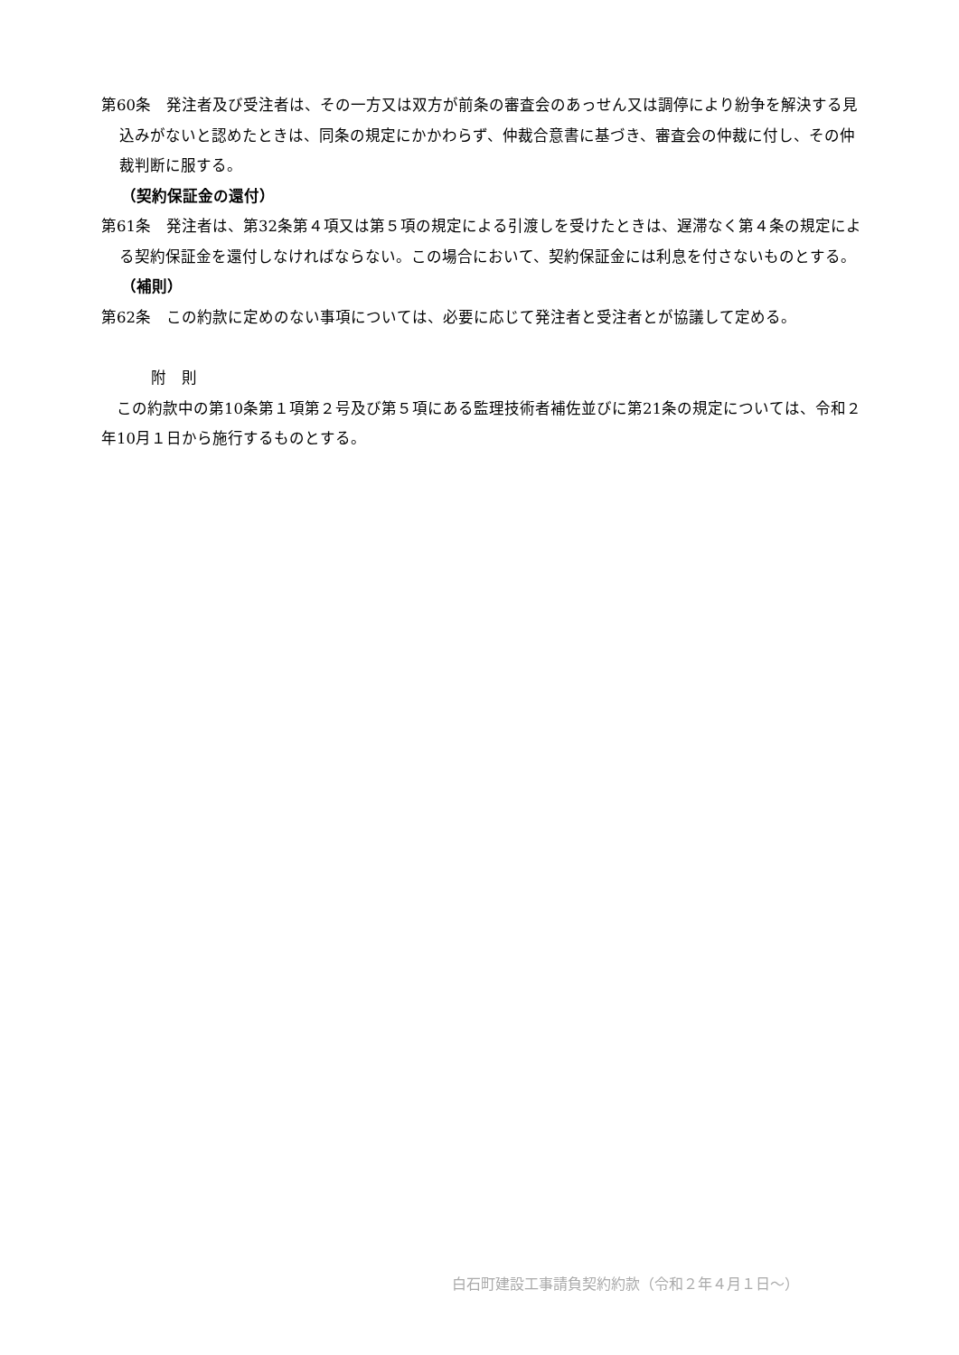第60条　発注者及び受注者は、その一方又は双方が前条の審査会のあっせん又は調停により紛争を解決する見込みがないと認めたときは、同条の規定にかかわらず、仲裁合意書に基づき、審査会の仲裁に付し、その仲裁判断に服する。
（契約保証金の還付）
第61条　発注者は、第32条第４項又は第５項の規定による引渡しを受けたときは、遅滞なく第４条の規定による契約保証金を還付しなければならない。この場合において、契約保証金には利息を付さないものとする。
（補則）
第62条　この約款に定めのない事項については、必要に応じて発注者と受注者とが協議して定める。
附　則
　この約款中の第10条第１項第２号及び第５項にある監理技術者補佐並びに第21条の規定については、令和２年10月１日から施行するものとする。
白石町建設工事請負契約約款（令和２年４月１日～）